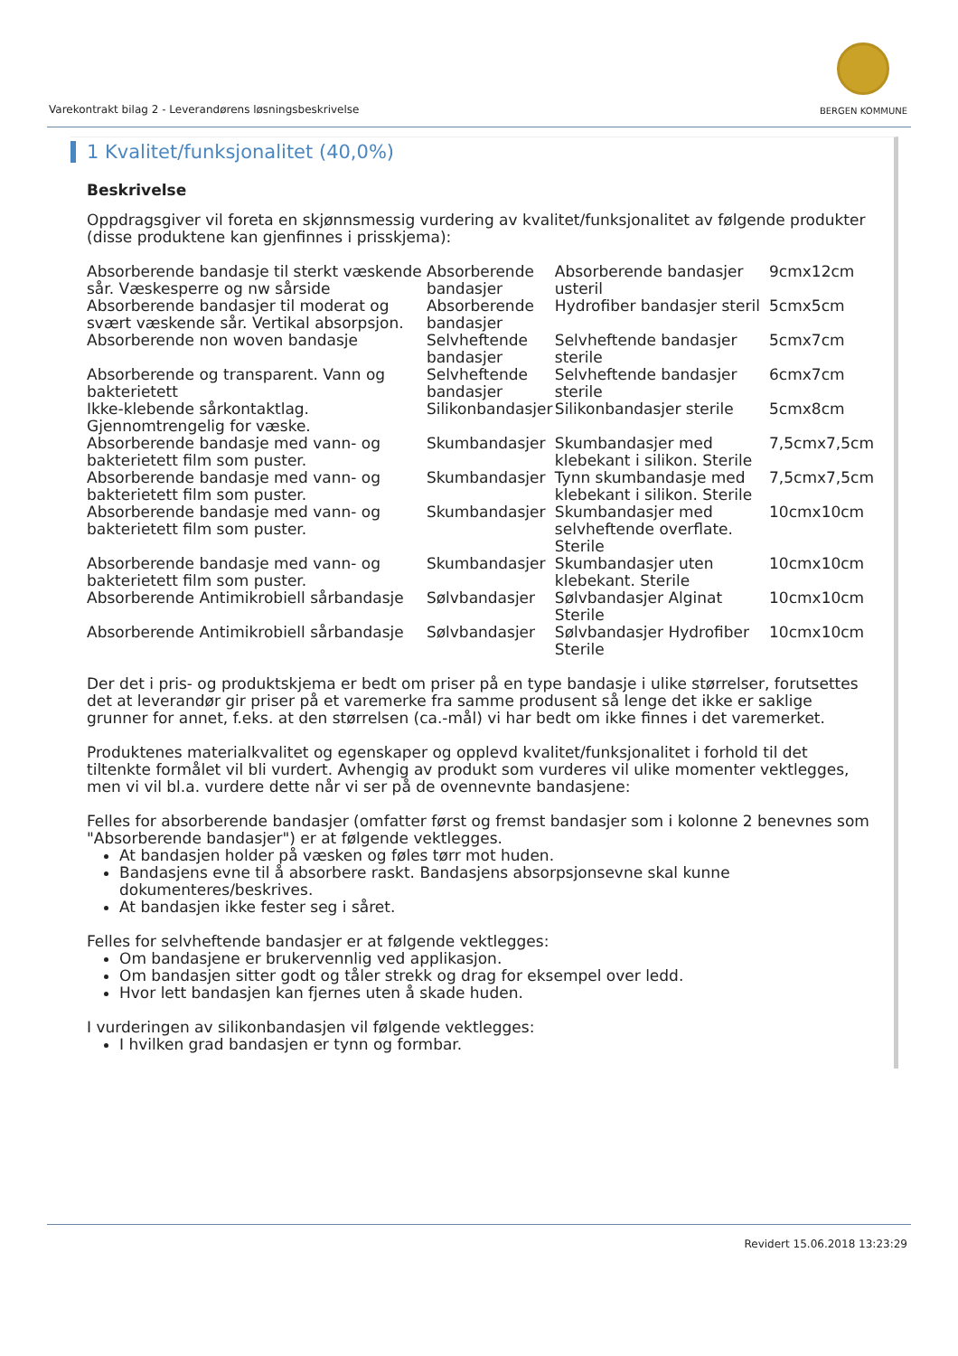Varekontrakt bilag 2 - Leverandørens løsningsbeskrivelse
BERGEN KOMMUNE
1 Kvalitet/funksjonalitet (40,0%)
Beskrivelse
Oppdragsgiver vil foreta en skjønnsmessig vurdering av kvalitet/funksjonalitet av følgende produkter (disse produktene kan gjenfinnes i prisskjema):
| Absorberende bandasje til sterkt væskende sår. Væskesperre og nw sårside | Absorberende bandasjer | Absorberende bandasjer usteril | 9cmx12cm |
| Absorberende bandasjer til moderat og svært væskende sår. Vertikal absorpsjon. | Absorberende bandasjer | Hydrofiber bandasjer steril | 5cmx5cm |
| Absorberende non woven bandasje | Selvheftende bandasjer | Selvheftende bandasjer sterile | 5cmx7cm |
| Absorberende og transparent. Vann og bakterietett | Selvheftende bandasjer | Selvheftende bandasjer sterile | 6cmx7cm |
| Ikke-klebende sårkontaktlag. Gjennomtrengelig for væske. | Silikonbandasjer | Silikonbandasjer sterile | 5cmx8cm |
| Absorberende bandasje med vann- og bakterietett film som puster. | Skumbandasjer | Skumbandasjer med klebekant i silikon. Sterile | 7,5cmx7,5cm |
| Absorberende bandasje med vann- og bakterietett film som puster. | Skumbandasjer | Tynn skumbandasje med klebekant i silikon. Sterile | 7,5cmx7,5cm |
| Absorberende bandasje med vann- og bakterietett film som puster. | Skumbandasjer | Skumbandasjer med selvheftende overflate. Sterile | 10cmx10cm |
| Absorberende bandasje med vann- og bakterietett film som puster. | Skumbandasjer | Skumbandasjer uten klebekant. Sterile | 10cmx10cm |
| Absorberende Antimikrobiell sårbandasje | Sølvbandasjer | Sølvbandasjer Alginat Sterile | 10cmx10cm |
| Absorberende Antimikrobiell sårbandasje | Sølvbandasjer | Sølvbandasjer Hydrofiber Sterile | 10cmx10cm |
Der det i pris- og produktskjema er bedt om priser på en type bandasje i ulike størrelser, forutsettes det at leverandør gir priser på et varemerke fra samme produsent så lenge det ikke er saklige grunner for annet, f.eks. at den størrelsen (ca.-mål) vi har bedt om ikke finnes i det varemerket.
Produktenes materialkvalitet og egenskaper og opplevd kvalitet/funksjonalitet i forhold til det tiltenkte formålet vil bli vurdert. Avhengig av produkt som vurderes vil ulike momenter vektlegges, men vi vil bl.a. vurdere dette når vi ser på de ovennevnte bandasjene:
Felles for absorberende bandasjer (omfatter først og fremst bandasjer som i kolonne 2 benevnes som "Absorberende bandasjer") er at følgende vektlegges.
At bandasjen holder på væsken og føles tørr mot huden.
Bandasjens evne til å absorbere raskt. Bandasjens absorpsjonsevne skal kunne dokumenteres/beskrives.
At bandasjen ikke fester seg i såret.
Felles for selvheftende bandasjer er at følgende vektlegges:
Om bandasjene er brukervennlig ved applikasjon.
Om bandasjen sitter godt og tåler strekk og drag for eksempel over ledd.
Hvor lett bandasjen kan fjernes uten å skade huden.
I vurderingen av silikonbandasjen vil følgende vektlegges:
I hvilken grad bandasjen er tynn og formbar.
Revidert 15.06.2018 13:23:29